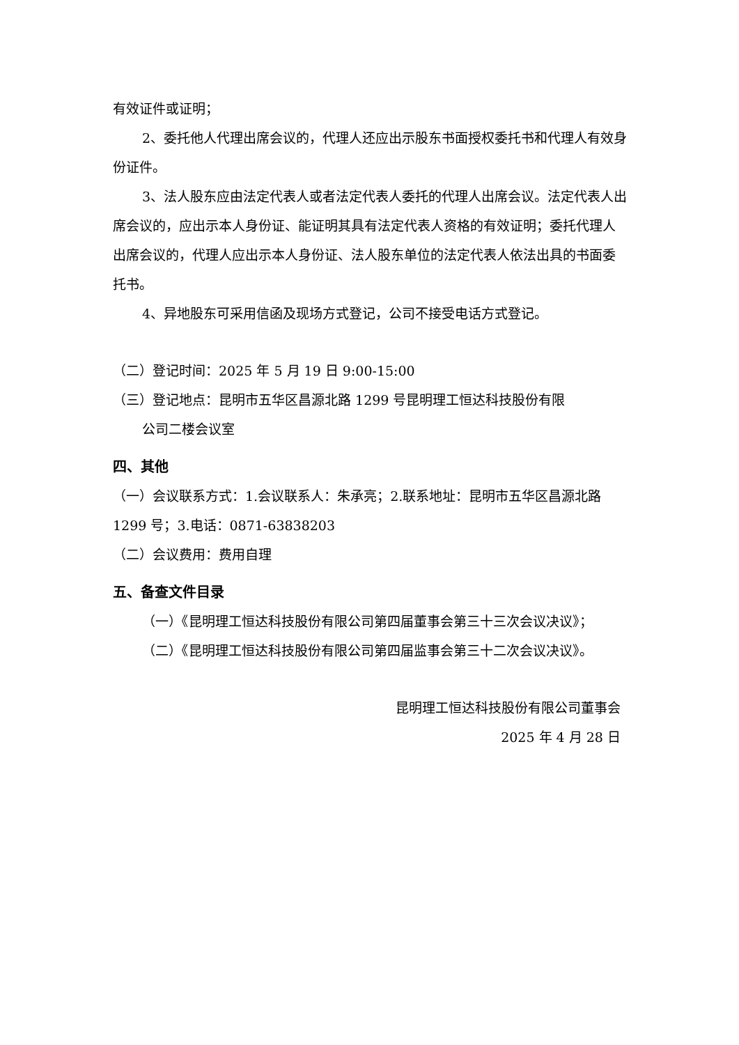有效证件或证明；
2、委托他人代理出席会议的，代理人还应出示股东书面授权委托书和代理人有效身份证件。
3、法人股东应由法定代表人或者法定代表人委托的代理人出席会议。法定代表人出席会议的，应出示本人身份证、能证明其具有法定代表人资格的有效证明；委托代理人出席会议的，代理人应出示本人身份证、法人股东单位的法定代表人依法出具的书面委托书。
4、异地股东可采用信函及现场方式登记，公司不接受电话方式登记。
（二）登记时间：2025 年 5 月 19 日 9:00-15:00
（三）登记地点：昆明市五华区昌源北路 1299 号昆明理工恒达科技股份有限
公司二楼会议室
四、其他
（一）会议联系方式：1.会议联系人：朱承亮；2.联系地址：昆明市五华区昌源北路 1299 号；3.电话：0871-63838203
（二）会议费用：费用自理
五、备查文件目录
（一）《昆明理工恒达科技股份有限公司第四届董事会第三十三次会议决议》；
（二）《昆明理工恒达科技股份有限公司第四届监事会第三十二次会议决议》。
昆明理工恒达科技股份有限公司董事会
2025 年 4 月 28 日